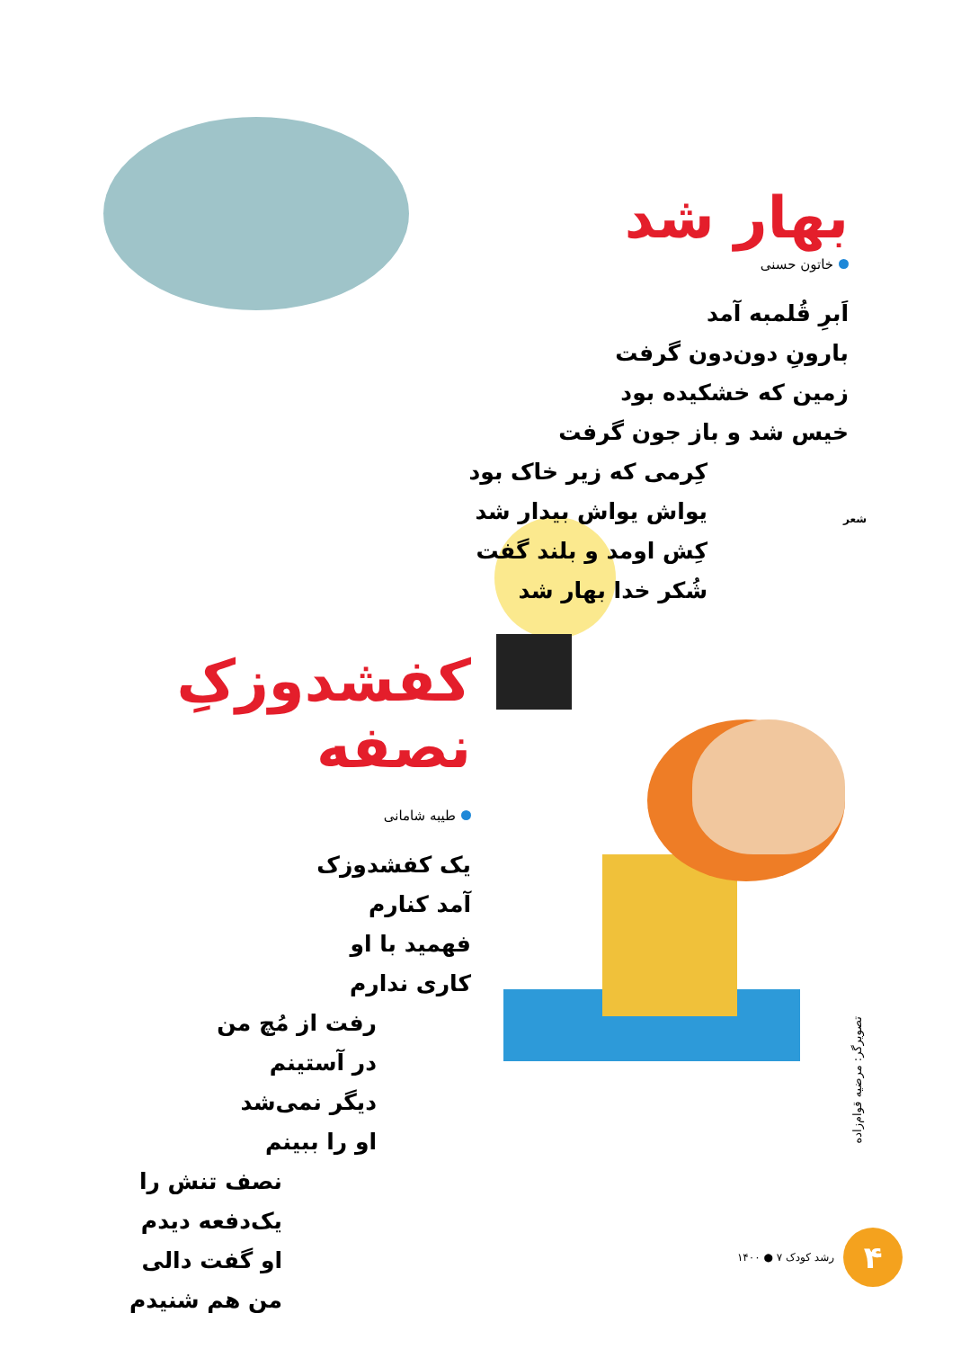بهار شد
خاتون حسنی
اَبرِ قُلمبه آمد
بارونِ دون‌دون گرفت
زمین که خشکیده بود
خیس شد و باز جون گرفت
کِرمی که زیر خاک بود
یواش یواش بیدار شد
کِش اومد و بلند گفت
شُکر خدا بهار شد
شعر
کفشدوزکِ نصفه
طیبه شامانی
یک کفشدوزک
آمد کنارم
فهمید با او
کاری ندارم
رفت از مُچ من
در آستینم
دیگر نمی‌شد
او را ببینم
نصف تنش را
یک‌دفعه دیدم
او گفت دالی
من هم شنیدم
تصویرگر: مرضیه قوام‌زاده
۴
رشد کودک ۷ ● ۱۴۰۰